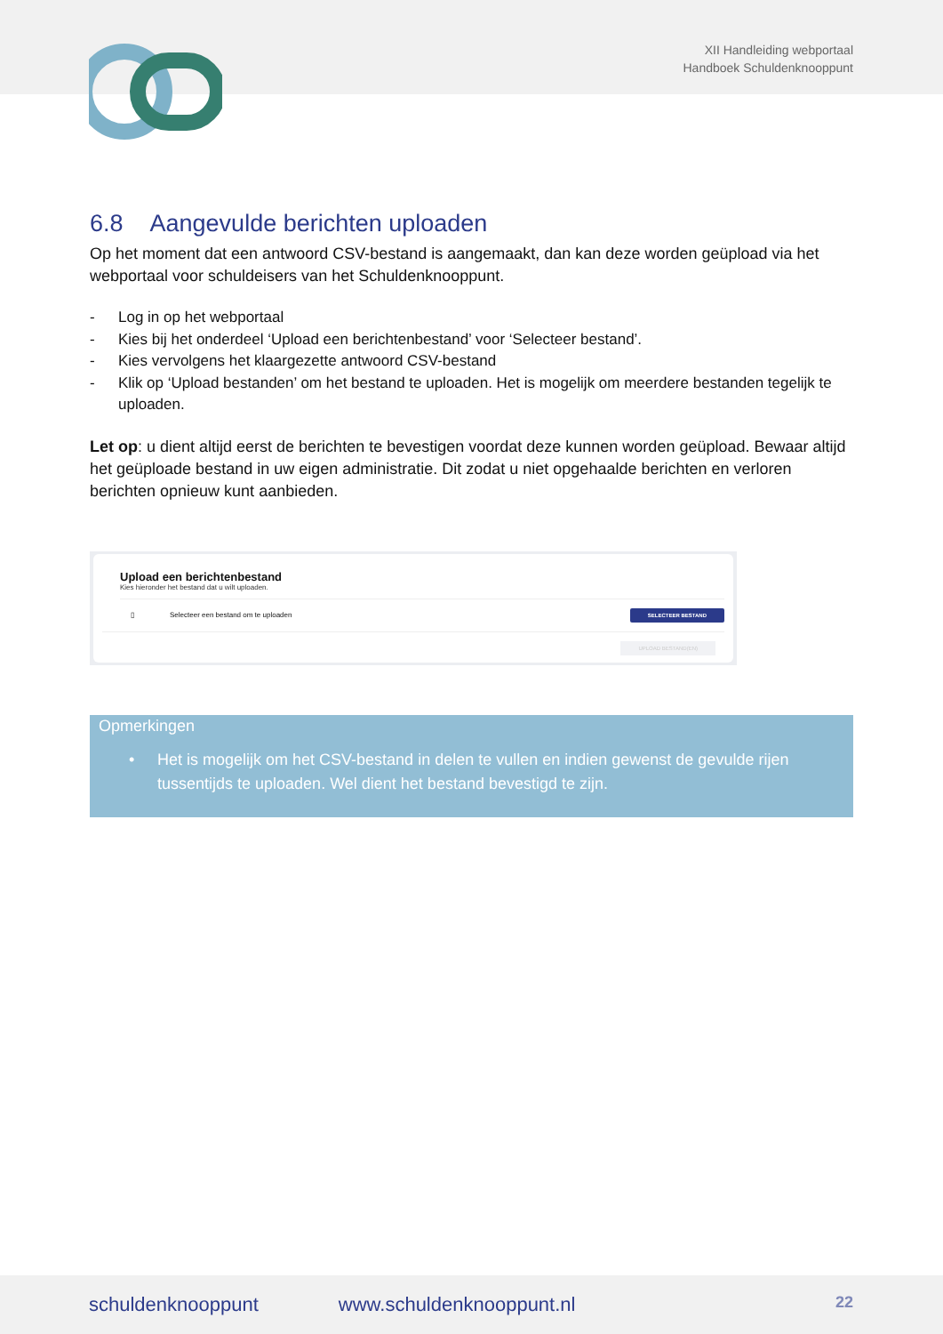XII Handleiding webportaal
Handboek Schuldenknooppunt
6.8 Aangevulde berichten uploaden
Op het moment dat een antwoord CSV-bestand is aangemaakt, dan kan deze worden geüpload via het webportaal voor schuldeisers van het Schuldenknooppunt.
- Log in op het webportaal
- Kies bij het onderdeel ‘Upload een berichtenbestand’ voor ‘Selecteer bestand’.
- Kies vervolgens het klaargezette antwoord CSV-bestand
- Klik op ‘Upload bestanden’ om het bestand te uploaden. Het is mogelijk om meerdere bestanden tegelijk te uploaden.
Let op: u dient altijd eerst de berichten te bevestigen voordat deze kunnen worden geüpload. Bewaar altijd het geüploade bestand in uw eigen administratie. Dit zodat u niet opgehaalde berichten en verloren berichten opnieuw kunt aanbieden.
Upload een berichtenbestand
Kies hieronder het bestand dat u wilt uploaden.
▯ Selecteer een bestand om te uploaden SELECTEER BESTAND
UPLOAD BESTAND(EN)
Opmerkingen
• Het is mogelijk om het CSV-bestand in delen te vullen en indien gewenst de gevulde rijen tussentijds te uploaden. Wel dient het bestand bevestigd te zijn.
schuldenknooppunt www.schuldenknooppunt.nl 22